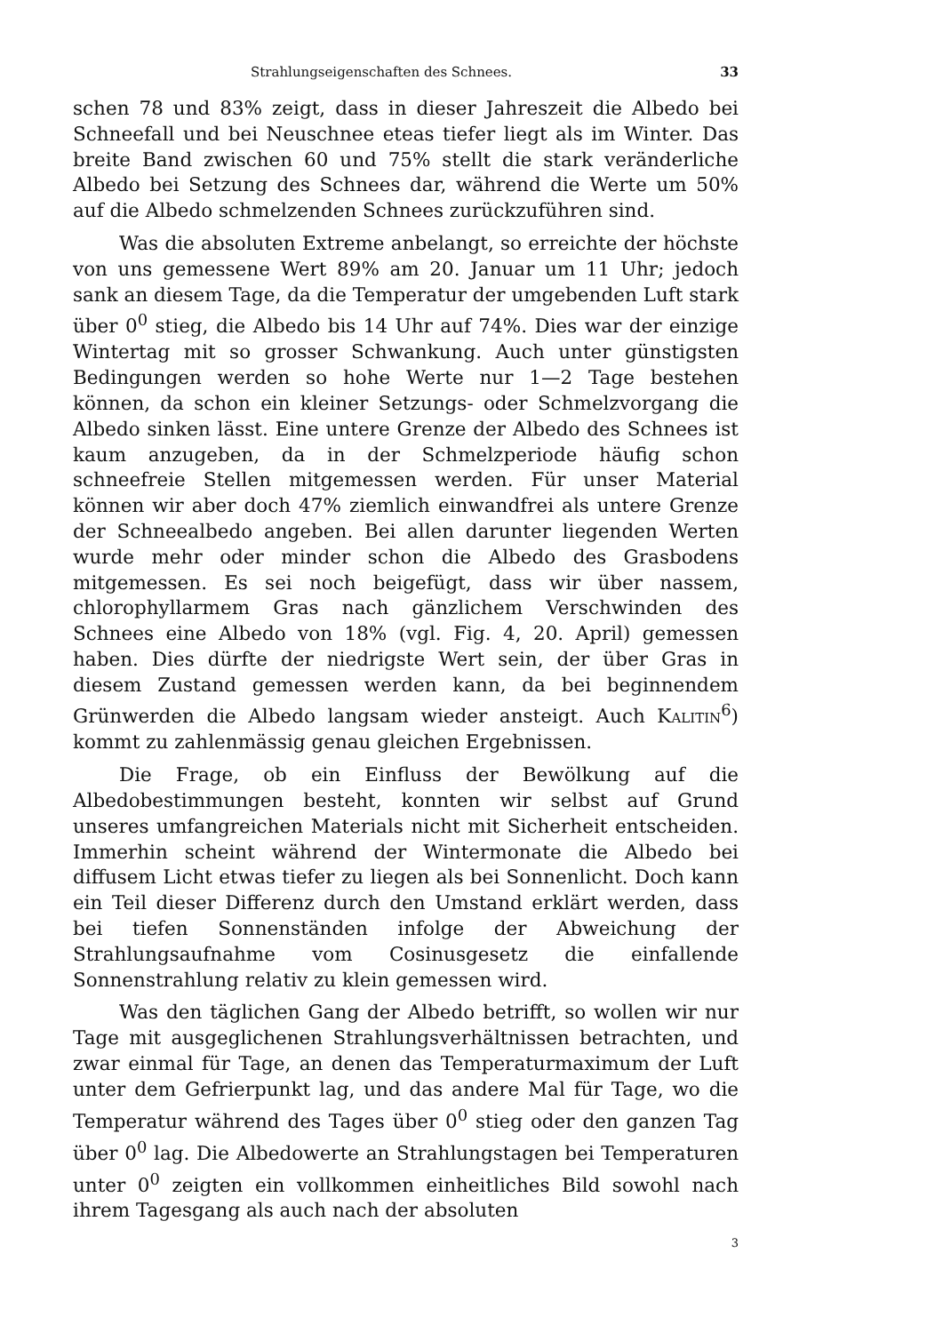Strahlungseigenschaften des Schnees. 33
schen 78 und 83% zeigt, dass in dieser Jahreszeit die Albedo bei Schneefall und bei Neuschnee eteas tiefer liegt als im Winter. Das breite Band zwischen 60 und 75% stellt die stark veränderliche Albedo bei Setzung des Schnees dar, während die Werte um 50% auf die Albedo schmelzenden Schnees zurückzuführen sind.
Was die absoluten Extreme anbelangt, so erreichte der höchste von uns gemessene Wert 89% am 20. Januar um 11 Uhr; jedoch sank an diesem Tage, da die Temperatur der umgebenden Luft stark über 0<sup>0</sup> stieg, die Albedo bis 14 Uhr auf 74%. Dies war der einzige Wintertag mit so grosser Schwankung. Auch unter günstigsten Bedingungen werden so hohe Werte nur 1—2 Tage bestehen können, da schon ein kleiner Setzungs- oder Schmelzvorgang die Albedo sinken lässt. Eine untere Grenze der Albedo des Schnees ist kaum anzugeben, da in der Schmelzperiode häufig schon schneefreie Stellen mitgemessen werden. Für unser Material können wir aber doch 47% ziemlich einwandfrei als untere Grenze der Schneealbedo angeben. Bei allen darunter liegenden Werten wurde mehr oder minder schon die Albedo des Grasbodens mitgemessen. Es sei noch beigefügt, dass wir über nassem, chlorophyllarmem Gras nach gänzlichem Verschwinden des Schnees eine Albedo von 18% (vgl. Fig. 4, 20. April) gemessen haben. Dies dürfte der niedrigste Wert sein, der über Gras in diesem Zustand gemessen werden kann, da bei beginnendem Grünwerden die Albedo langsam wieder ansteigt. Auch Kalitin<sup>6</sup>) kommt zu zahlenmässig genau gleichen Ergebnissen.
Die Frage, ob ein Einfluss der Bewölkung auf die Albedobestimmungen besteht, konnten wir selbst auf Grund unseres umfangreichen Materials nicht mit Sicherheit entscheiden. Immerhin scheint während der Wintermonate die Albedo bei diffusem Licht etwas tiefer zu liegen als bei Sonnenlicht. Doch kann ein Teil dieser Differenz durch den Umstand erklärt werden, dass bei tiefen Sonnenständen infolge der Abweichung der Strahlungsaufnahme vom Cosinusgesetz die einfallende Sonnenstrahlung relativ zu klein gemessen wird.
Was den täglichen Gang der Albedo betrifft, so wollen wir nur Tage mit ausgeglichenen Strahlungsverhältnissen betrachten, und zwar einmal für Tage, an denen das Temperaturmaximum der Luft unter dem Gefrierpunkt lag, und das andere Mal für Tage, wo die Temperatur während des Tages über 0<sup>0</sup> stieg oder den ganzen Tag über 0<sup>0</sup> lag. Die Albedowerte an Strahlungstagen bei Temperaturen unter 0<sup>0</sup> zeigten ein vollkommen einheitliches Bild sowohl nach ihrem Tagesgang als auch nach der absoluten
3